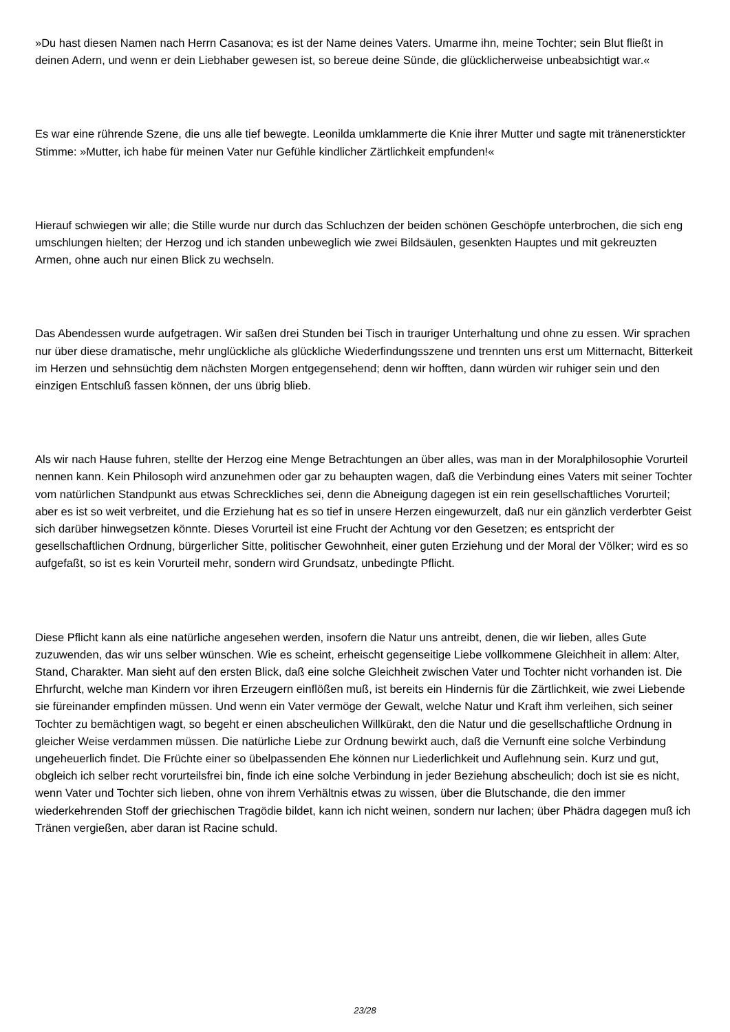»Du hast diesen Namen nach Herrn Casanova; es ist der Name deines Vaters. Umarme ihn, meine Tochter; sein Blut fließt in deinen Adern, und wenn er dein Liebhaber gewesen ist, so bereue deine Sünde, die glücklicherweise unbeabsichtigt war.«
Es war eine rührende Szene, die uns alle tief bewegte. Leonilda umklammerte die Knie ihrer Mutter und sagte mit tränenerstickter Stimme: »Mutter, ich habe für meinen Vater nur Gefühle kindlicher Zärtlichkeit empfunden!«
Hierauf schwiegen wir alle; die Stille wurde nur durch das Schluchzen der beiden schönen Geschöpfe unterbrochen, die sich eng umschlungen hielten; der Herzog und ich standen unbeweglich wie zwei Bildsäulen, gesenkten Hauptes und mit gekreuzten Armen, ohne auch nur einen Blick zu wechseln.
Das Abendessen wurde aufgetragen. Wir saßen drei Stunden bei Tisch in trauriger Unterhaltung und ohne zu essen. Wir sprachen nur über diese dramatische, mehr unglückliche als glückliche Wiederfindungsszene und trennten uns erst um Mitternacht, Bitterkeit im Herzen und sehnsüchtig dem nächsten Morgen entgegensehend; denn wir hofften, dann würden wir ruhiger sein und den einzigen Entschluß fassen können, der uns übrig blieb.
Als wir nach Hause fuhren, stellte der Herzog eine Menge Betrachtungen an über alles, was man in der Moralphilosophie Vorurteil nennen kann. Kein Philosoph wird anzunehmen oder gar zu behaupten wagen, daß die Verbindung eines Vaters mit seiner Tochter vom natürlichen Standpunkt aus etwas Schreckliches sei, denn die Abneigung dagegen ist ein rein gesellschaftliches Vorurteil; aber es ist so weit verbreitet, und die Erziehung hat es so tief in unsere Herzen eingewurzelt, daß nur ein gänzlich verderbter Geist sich darüber hinwegsetzen könnte. Dieses Vorurteil ist eine Frucht der Achtung vor den Gesetzen; es entspricht der gesellschaftlichen Ordnung, bürgerlicher Sitte, politischer Gewohnheit, einer guten Erziehung und der Moral der Völker; wird es so aufgefaßt, so ist es kein Vorurteil mehr, sondern wird Grundsatz, unbedingte Pflicht.
Diese Pflicht kann als eine natürliche angesehen werden, insofern die Natur uns antreibt, denen, die wir lieben, alles Gute zuzuwenden, das wir uns selber wünschen. Wie es scheint, erheischt gegenseitige Liebe vollkommene Gleichheit in allem: Alter, Stand, Charakter. Man sieht auf den ersten Blick, daß eine solche Gleichheit zwischen Vater und Tochter nicht vorhanden ist. Die Ehrfurcht, welche man Kindern vor ihren Erzeugern einflößen muß, ist bereits ein Hindernis für die Zärtlichkeit, wie zwei Liebende sie füreinander empfinden müssen. Und wenn ein Vater vermöge der Gewalt, welche Natur und Kraft ihm verleihen, sich seiner Tochter zu bemächtigen wagt, so begeht er einen abscheulichen Willkürakt, den die Natur und die gesellschaftliche Ordnung in gleicher Weise verdammen müssen. Die natürliche Liebe zur Ordnung bewirkt auch, daß die Vernunft eine solche Verbindung ungeheuerlich findet. Die Früchte einer so übelpassenden Ehe können nur Liederlichkeit und Auflehnung sein. Kurz und gut, obgleich ich selber recht vorurteilsfrei bin, finde ich eine solche Verbindung in jeder Beziehung abscheulich; doch ist sie es nicht, wenn Vater und Tochter sich lieben, ohne von ihrem Verhältnis etwas zu wissen, über die Blutschande, die den immer wiederkehrenden Stoff der griechischen Tragödie bildet, kann ich nicht weinen, sondern nur lachen; über Phädra dagegen muß ich Tränen vergießen, aber daran ist Racine schuld.
23/28